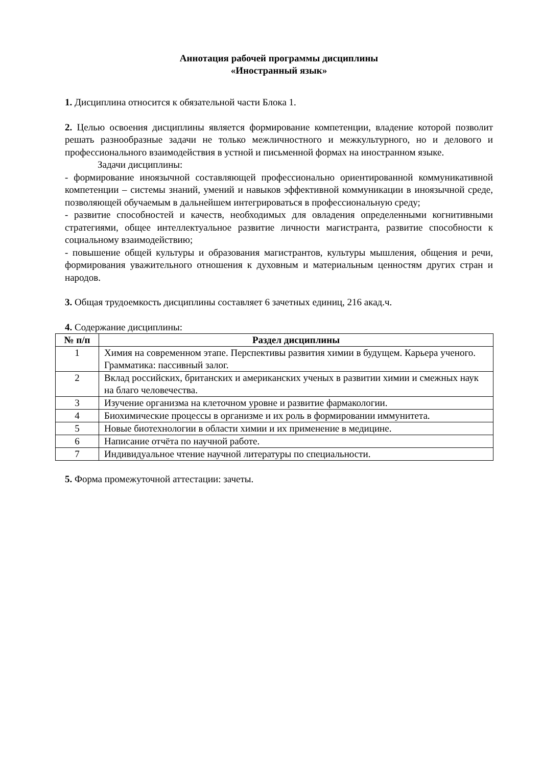Аннотация рабочей программы дисциплины
«Иностранный язык»
1. Дисциплина относится к обязательной части Блока 1.
2. Целью освоения дисциплины является формирование компетенции, владение которой позволит решать разнообразные задачи не только межличностного и межкультурного, но и делового и профессионального взаимодействия в устной и письменной формах на иностранном языке.
Задачи дисциплины:
- формирование иноязычной составляющей профессионально ориентированной коммуникативной компетенции – системы знаний, умений и навыков эффективной коммуникации в иноязычной среде, позволяющей обучаемым в дальнейшем интегрироваться в профессиональную среду;
- развитие способностей и качеств, необходимых для овладения определенными когнитивными стратегиями, общее интеллектуальное развитие личности магистранта, развитие способности к социальному взаимодействию;
- повышение общей культуры и образования магистрантов, культуры мышления, общения и речи, формирования уважительного отношения к духовным и материальным ценностям других стран и народов.
3. Общая трудоемкость дисциплины составляет 6 зачетных единиц, 216 акад.ч.
4. Содержание дисциплины:
| № п/п | Раздел дисциплины |
| --- | --- |
| 1 | Химия на современном этапе. Перспективы развития химии в будущем. Карьера ученого. Грамматика: пассивный залог. |
| 2 | Вклад российских, британских и американских ученых в развитии химии и смежных наук на благо человечества. |
| 3 | Изучение организма на клеточном уровне и развитие фармакологии. |
| 4 | Биохимические процессы в организме и их роль в формировании иммунитета. |
| 5 | Новые биотехнологии в области химии и их применение в медицине. |
| 6 | Написание отчёта по научной работе. |
| 7 | Индивидуальное чтение научной литературы по специальности. |
5. Форма промежуточной аттестации: зачеты.